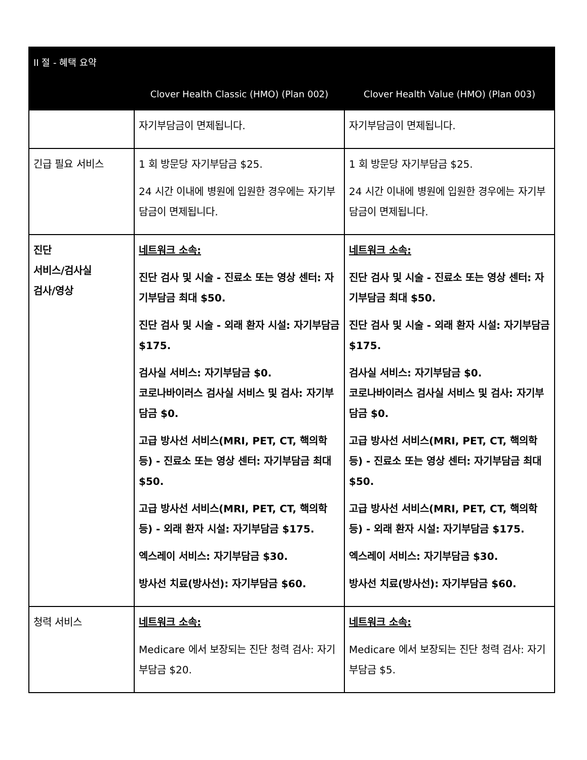| II 절 - 혜택 요약 | | |
| --- | --- | --- |
| | Clover Health Classic (HMO) (Plan 002) | Clover Health Value (HMO) (Plan 003) |
| | 자기부담금이 면제됩니다. | 자기부담금이 면제됩니다. |
| 긴급 필요 서비스 | 1 회 방문당 자기부담금 $25. 24 시간 이내에 병원에 입원한 경우에는 자기부담금이 면제됩니다. | 1 회 방문당 자기부담금 $25. 24 시간 이내에 병원에 입원한 경우에는 자기부담금이 면제됩니다. |
| 진단 서비스/검사실 검사/영상 | 네트워크 소속: 진단 검사 및 시술 - 진료소 또는 영상 센터: 자기부담금 최대 $50. 진단 검사 및 시술 - 외래 환자 시설: 자기부담금 $175. 검사실 서비스: 자기부담금 $0. 코로나바이러스 검사실 서비스 및 검사: 자기부담금 $0. 고급 방사선 서비스(MRI, PET, CT, 핵의학 등) - 진료소 또는 영상 센터: 자기부담금 최대 $50. 고급 방사선 서비스(MRI, PET, CT, 핵의학 등) - 외래 환자 시설: 자기부담금 $175. 엑스레이 서비스: 자기부담금 $30. 방사선 치료(방사선): 자기부담금 $60. | 네트워크 소속: 진단 검사 및 시술 - 진료소 또는 영상 센터: 자기부담금 최대 $50. 진단 검사 및 시술 - 외래 환자 시설: 자기부담금 $175. 검사실 서비스: 자기부담금 $0. 코로나바이러스 검사실 서비스 및 검사: 자기부담금 $0. 고급 방사선 서비스(MRI, PET, CT, 핵의학 등) - 진료소 또는 영상 센터: 자기부담금 최대 $50. 고급 방사선 서비스(MRI, PET, CT, 핵의학 등) - 외래 환자 시설: 자기부담금 $175. 엑스레이 서비스: 자기부담금 $30. 방사선 치료(방사선): 자기부담금 $60. |
| 청력 서비스 | 네트워크 소속: Medicare 에서 보장되는 진단 청력 검사: 자기부담금 $20. | 네트워크 소속: Medicare 에서 보장되는 진단 청력 검사: 자기부담금 $5. |